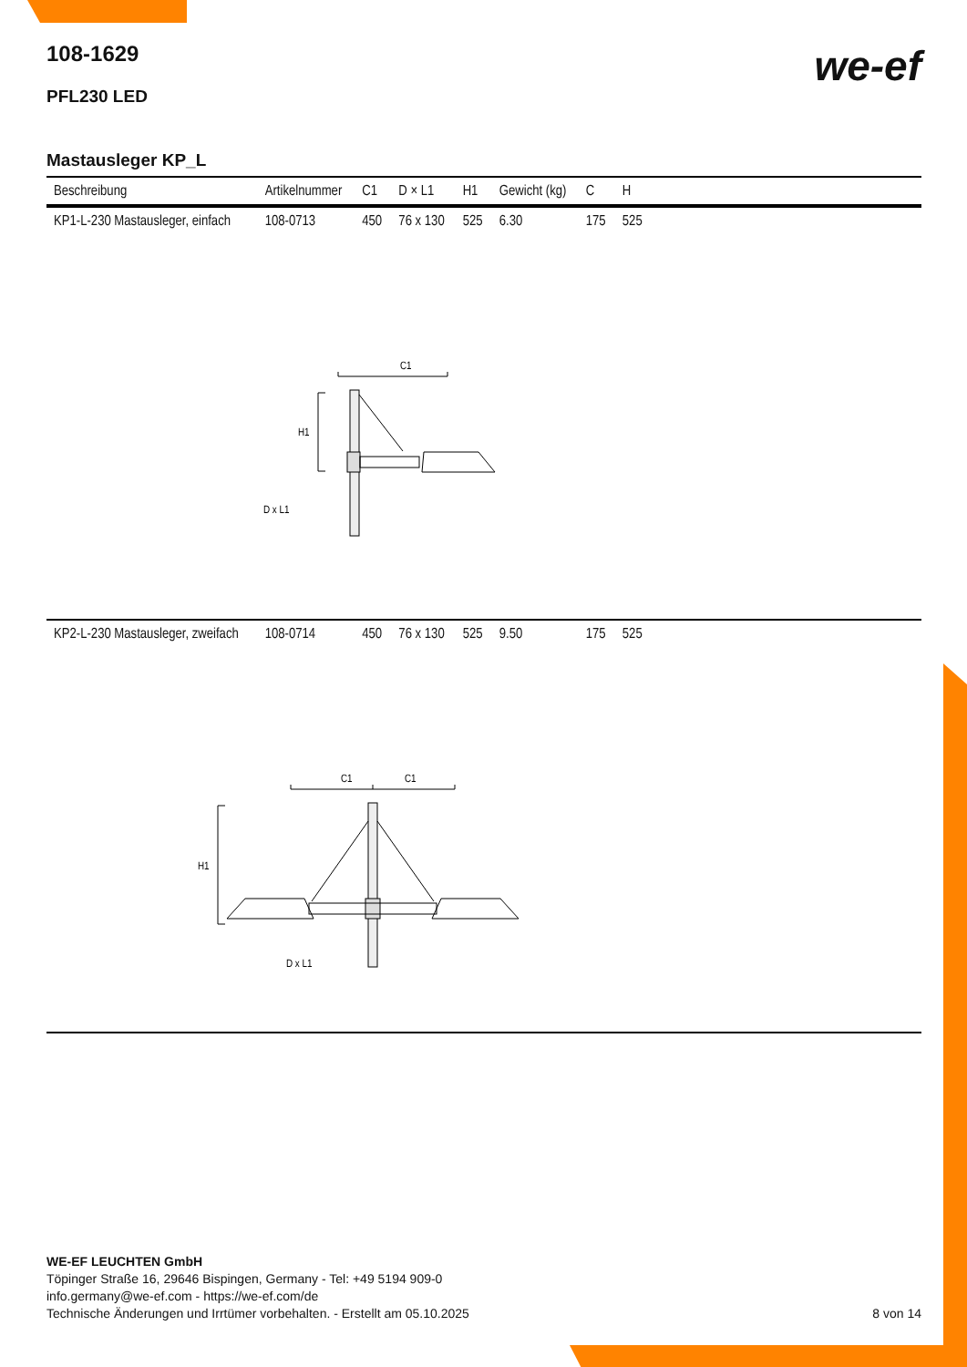we-ef
108-1629
PFL230 LED
Mastausleger KP_L
| Beschreibung | Artikelnummer | C1 | D × L1 | H1 | Gewicht (kg) | C | H | |
| --- | --- | --- | --- | --- | --- | --- | --- | --- |
| KP1-L-230 Mastausleger, einfach | 108-0713 | 450 | 76 x 130 | 525 | 6.30 | 175 | 525 | |
| C1 H1 D x L1 | | | | | | | | |
| KP2-L-230 Mastausleger, zweifach | 108-0714 | 450 | 76 x 130 | 525 | 9.50 | 175 | 525 | |
| C1 C1 H1 D x L1 | | | | | | | | |
WE-EF LEUCHTEN GmbH
Töpinger Straße 16, 29646 Bispingen, Germany - Tel: +49 5194 909-0
info.germany@we-ef.com - https://we-ef.com/de
Technische Änderungen und Irrtümer vorbehalten. - Erstellt am 05.10.2025 8 von 14